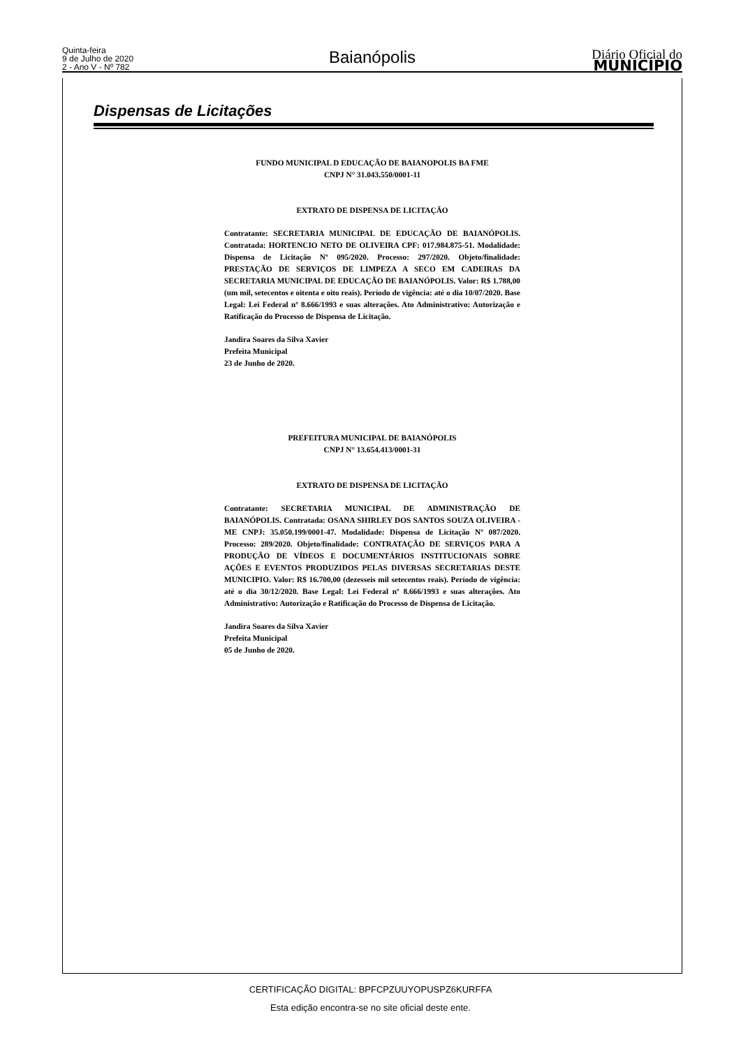Quinta-feira
9 de Julho de 2020
2 - Ano V - Nº 782
Baianópolis
Diário Oficial do
MUNICÍPIO
Dispensas de Licitações
FUNDO MUNICIPAL D EDUCAÇÃO DE BAIANOPOLIS BA FME
CNPJ N° 31.043.550/0001-11
EXTRATO DE DISPENSA DE LICITAÇÃO
Contratante: SECRETARIA MUNICIPAL DE EDUCAÇÃO DE BAIANÓPOLIS. Contratada: HORTENCIO NETO DE OLIVEIRA CPF: 017.984.875-51. Modalidade: Dispensa de Licitação Nº 095/2020. Processo: 297/2020. Objeto/finalidade: PRESTAÇÃO DE SERVIÇOS DE LIMPEZA A SECO EM CADEIRAS DA SECRETARIA MUNICIPAL DE EDUCAÇÃO DE BAIANÓPOLIS. Valor: R$ 1.788,00 (um mil, setecentos e oitenta e oito reais). Período de vigência: até o dia 10/07/2020. Base Legal: Lei Federal nº 8.666/1993 e suas alterações. Ato Administrativo: Autorização e Ratificação do Processo de Dispensa de Licitação.
Jandira Soares da Silva Xavier
Prefeita Municipal
23 de Junho de 2020.
PREFEITURA MUNICIPAL DE BAIANÓPOLIS
CNPJ N° 13.654.413/0001-31
EXTRATO DE DISPENSA DE LICITAÇÃO
Contratante: SECRETARIA MUNICIPAL DE ADMINISTRAÇÃO DE BAIANÓPOLIS. Contratada: OSANA SHIRLEY DOS SANTOS SOUZA OLIVEIRA - ME CNPJ: 35.050.199/0001-47. Modalidade: Dispensa de Licitação Nº 087/2020. Processo: 289/2020. Objeto/finalidade: CONTRATAÇÃO DE SERVIÇOS PARA A PRODUÇÃO DE VÍDEOS E DOCUMENTÁRIOS INSTITUCIONAIS SOBRE AÇÕES E EVENTOS PRODUZIDOS PELAS DIVERSAS SECRETARIAS DESTE MUNICIPIO. Valor: R$ 16.700,00 (dezesseis mil setecentos reais). Período de vigência: até o dia 30/12/2020. Base Legal: Lei Federal nº 8.666/1993 e suas alterações. Ato Administrativo: Autorização e Ratificação do Processo de Dispensa de Licitação.
Jandira Soares da Silva Xavier
Prefeita Municipal
05 de Junho de 2020.
CERTIFICAÇÃO DIGITAL: BPFCPZUUYOPUSPZ6KURFFA
Esta edição encontra-se no site oficial deste ente.